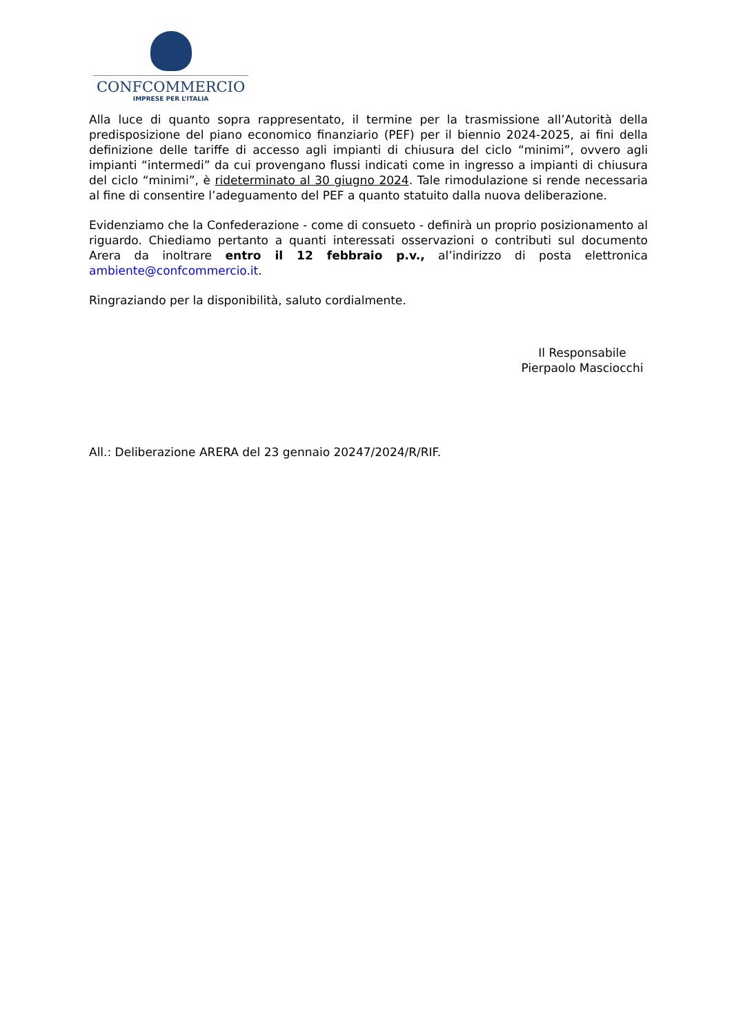CONFCOMMERCIO
IMPRESE PER L’ITALIA
Alla luce di quanto sopra rappresentato, il termine per la trasmissione all’Autorità della predisposizione del piano economico finanziario (PEF) per il biennio 2024-2025, ai fini della definizione delle tariffe di accesso agli impianti di chiusura del ciclo “minimi”, ovvero agli impianti “intermedi” da cui provengano flussi indicati come in ingresso a impianti di chiusura del ciclo “minimi”, è rideterminato al 30 giugno 2024. Tale rimodulazione si rende necessaria al fine di consentire l’adeguamento del PEF a quanto statuito dalla nuova deliberazione.
Evidenziamo che la Confederazione - come di consueto - definirà un proprio posizionamento al riguardo. Chiediamo pertanto a quanti interessati osservazioni o contributi sul documento Arera da inoltrare entro il 12 febbraio p.v., al’indirizzo di posta elettronica ambiente@confcommercio.it.
Ringraziando per la disponibilità, saluto cordialmente.
Il Responsabile
Pierpaolo Masciocchi
All.: Deliberazione ARERA del 23 gennaio 20247/2024/R/RIF.